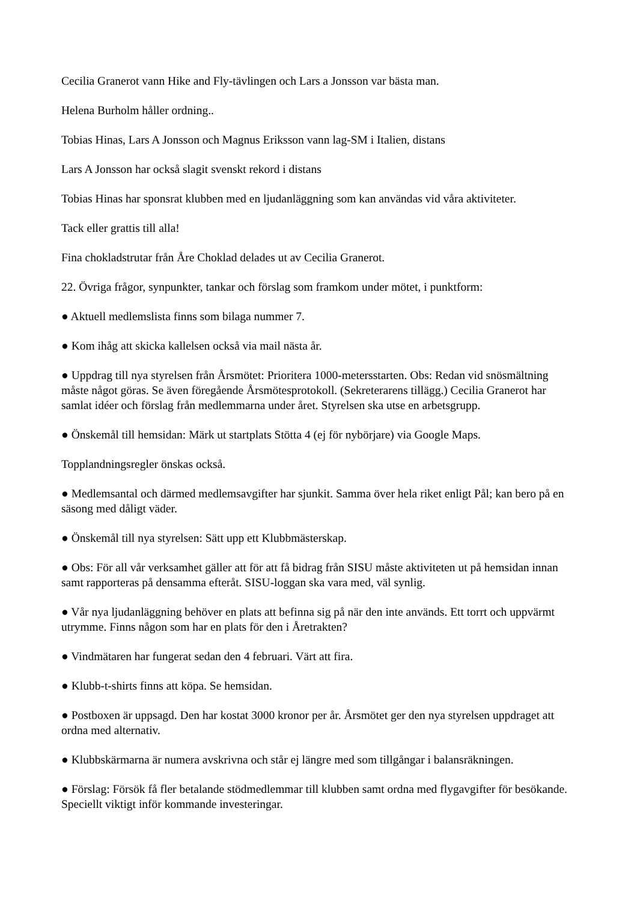Cecilia Granerot vann Hike and Fly-tävlingen och Lars a Jonsson var bästa man.
Helena Burholm håller ordning..
Tobias Hinas, Lars A Jonsson och Magnus Eriksson vann lag-SM i Italien, distans
Lars A Jonsson har också slagit svenskt rekord i distans
Tobias Hinas har sponsrat klubben med en ljudanläggning som kan användas vid våra aktiviteter.
Tack eller grattis till alla!
Fina chokladstrutar från Åre Choklad delades ut av Cecilia Granerot.
22. Övriga frågor, synpunkter, tankar och förslag som framkom under mötet, i punktform:
● Aktuell medlemslista finns som bilaga nummer 7.
● Kom ihåg att skicka kallelsen också via mail nästa år.
● Uppdrag till nya styrelsen från Årsmötet: Prioritera 1000-metersstarten. Obs: Redan vid snösmältning måste något göras. Se även föregående Årsmötesprotokoll. (Sekreterarens tillägg.) Cecilia Granerot har samlat idéer och förslag från medlemmarna under året. Styrelsen ska utse en arbetsgrupp.
● Önskemål till hemsidan: Märk ut startplats Stötta 4 (ej för nybörjare) via Google Maps.
Topplandningsregler önskas också.
● Medlemsantal och därmed medlemsavgifter har sjunkit. Samma över hela riket enligt Pål; kan bero på en säsong med dåligt väder.
● Önskemål till nya styrelsen: Sätt upp ett Klubbmästerskap.
● Obs: För all vår verksamhet gäller att för att få bidrag från SISU måste aktiviteten ut på hemsidan innan samt rapporteras på densamma efteråt. SISU-loggan ska vara med, väl synlig.
● Vår nya ljudanläggning behöver en plats att befinna sig på när den inte används. Ett torrt och uppvärmt utrymme. Finns någon som har en plats för den i Åretrakten?
● Vindmätaren har fungerat sedan den 4 februari. Värt att fira.
● Klubb-t-shirts finns att köpa. Se hemsidan.
● Postboxen är uppsagd. Den har kostat 3000 kronor per år. Årsmötet ger den nya styrelsen uppdraget att ordna med alternativ.
● Klubbskärmarna är numera avskrivna och står ej längre med som tillgångar i balansräkningen.
● Förslag: Försök få fler betalande stödmedlemmar till klubben samt ordna med flygavgifter för besökande. Speciellt viktigt inför kommande investeringar.